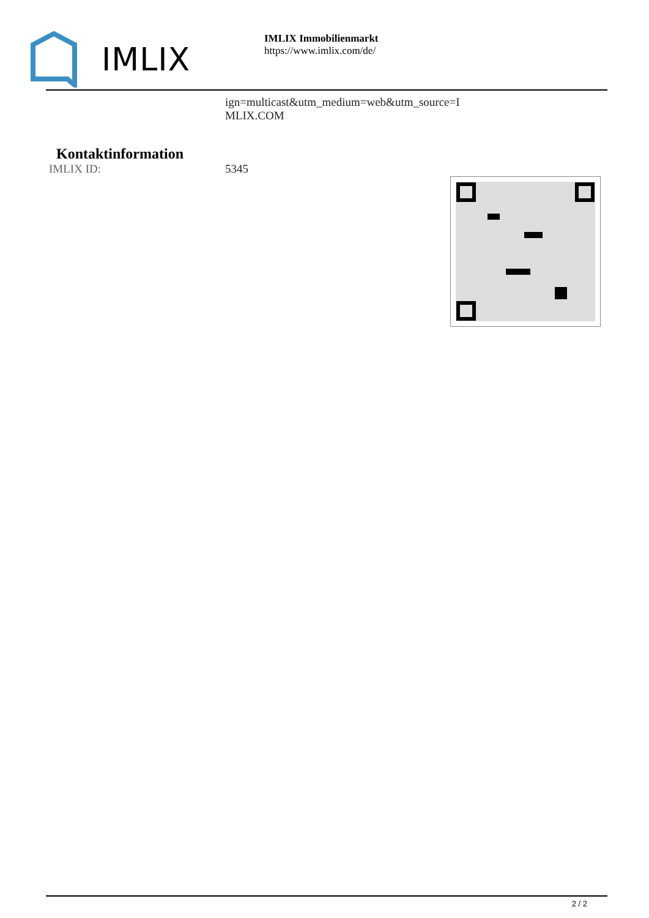IMLIX
IMLIX Immobilienmarkt
https://www.imlix.com/de/
ign=multicast&utm_medium=web&utm_source=I
MLIX.COM
Kontaktinformation
IMLIX ID: 5345
2 / 2